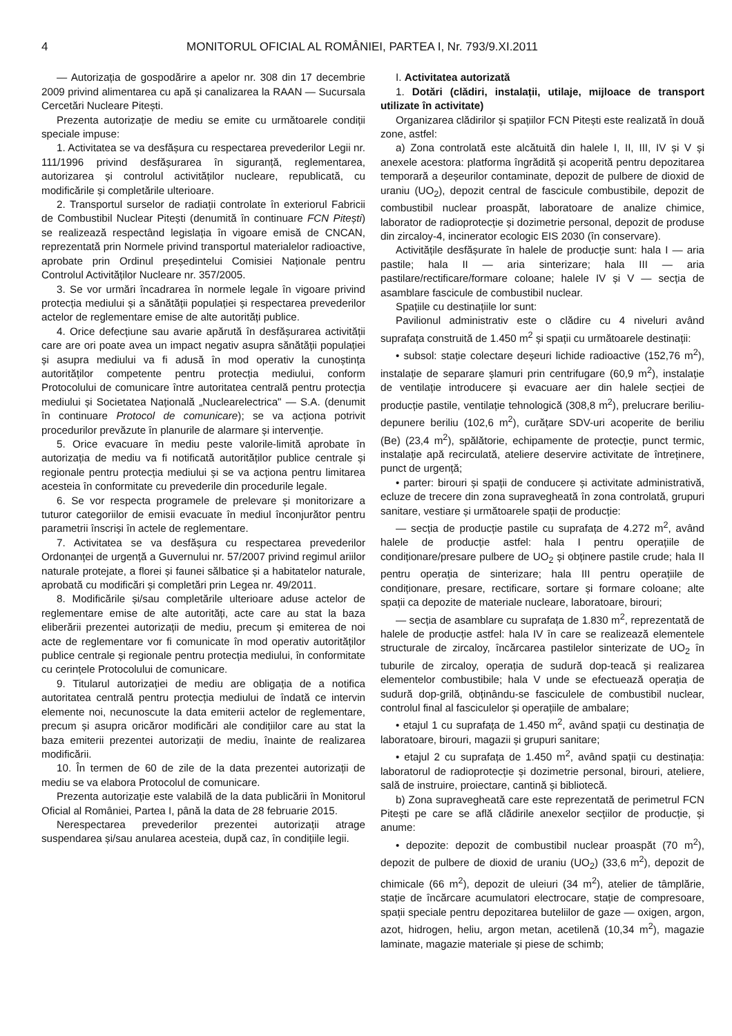4 MONITORUL OFICIAL AL ROMÂNIEI, PARTEA I, Nr. 793/9.XI.2011
— Autorizația de gospodărire a apelor nr. 308 din 17 decembrie 2009 privind alimentarea cu apă și canalizarea la RAAN — Sucursala Cercetări Nucleare Pitești.
Prezenta autorizație de mediu se emite cu următoarele condiții speciale impuse:
1. Activitatea se va desfășura cu respectarea prevederilor Legii nr. 111/1996 privind desfășurarea în siguranță, reglementarea, autorizarea și controlul activităților nucleare, republicată, cu modificările și completările ulterioare.
2. Transportul surselor de radiații controlate în exteriorul Fabricii de Combustibil Nuclear Pitești (denumită în continuare FCN Pitești) se realizează respectând legislația în vigoare emisă de CNCAN, reprezentată prin Normele privind transportul materialelor radioactive, aprobate prin Ordinul președintelui Comisiei Naționale pentru Controlul Activităților Nucleare nr. 357/2005.
3. Se vor urmări încadrarea în normele legale în vigoare privind protecția mediului și a sănătății populației și respectarea prevederilor actelor de reglementare emise de alte autorități publice.
4. Orice defecțiune sau avarie apărută în desfășurarea activității care are ori poate avea un impact negativ asupra sănătății populației și asupra mediului va fi adusă în mod operativ la cunoștința autorităților competente pentru protecția mediului, conform Protocolului de comunicare între autoritatea centrală pentru protecția mediului și Societatea Națională „Nuclearelectrica" — S.A. (denumit în continuare Protocol de comunicare); se va acționa potrivit procedurilor prevăzute în planurile de alarmare și intervenție.
5. Orice evacuare în mediu peste valorile-limită aprobate în autorizația de mediu va fi notificată autorităților publice centrale și regionale pentru protecția mediului și se va acționa pentru limitarea acesteia în conformitate cu prevederile din procedurile legale.
6. Se vor respecta programele de prelevare și monitorizare a tuturor categoriilor de emisii evacuate în mediul înconjurător pentru parametrii înscriși în actele de reglementare.
7. Activitatea se va desfășura cu respectarea prevederilor Ordonanței de urgență a Guvernului nr. 57/2007 privind regimul ariilor naturale protejate, a florei și faunei sălbatice și a habitatelor naturale, aprobată cu modificări și completări prin Legea nr. 49/2011.
8. Modificările și/sau completările ulterioare aduse actelor de reglementare emise de alte autorități, acte care au stat la baza eliberării prezentei autorizații de mediu, precum și emiterea de noi acte de reglementare vor fi comunicate în mod operativ autorităților publice centrale și regionale pentru protecția mediului, în conformitate cu cerințele Protocolului de comunicare.
9. Titularul autorizației de mediu are obligația de a notifica autoritatea centrală pentru protecția mediului de îndată ce intervin elemente noi, necunoscute la data emiterii actelor de reglementare, precum și asupra oricăror modificări ale condițiilor care au stat la baza emiterii prezentei autorizații de mediu, înainte de realizarea modificării.
10. În termen de 60 de zile de la data prezentei autorizații de mediu se va elabora Protocolul de comunicare.
Prezenta autorizație este valabilă de la data publicării în Monitorul Oficial al României, Partea I, până la data de 28 februarie 2015.
Nerespectarea prevederilor prezentei autorizații atrage suspendarea și/sau anularea acesteia, după caz, în condițiile legii.
I. Activitatea autorizată
1. Dotări (clădiri, instalații, utilaje, mijloace de transport utilizate în activitate)
Organizarea clădirilor și spațiilor FCN Pitești este realizată în două zone, astfel:
a) Zona controlată este alcătuită din halele I, II, III, IV și V și anexele acestora: platforma îngrădită și acoperită pentru depozitarea temporară a deșeurilor contaminate, depozit de pulbere de dioxid de uraniu (UO<sub>2</sub>), depozit central de fascicule combustibile, depozit de combustibil nuclear proaspăt, laboratoare de analize chimice, laborator de radioprotecție și dozimetrie personal, depozit de produse din zircaloy-4, incinerator ecologic EIS 2030 (în conservare).
Activitățile desfășurate în halele de producție sunt: hala I — aria pastile; hala II — aria sinterizare; hala III — aria pastilare/rectificare/formare coloane; halele IV și V — secția de asamblare fascicule de combustibil nuclear.
Spațiile cu destinațiile lor sunt:
Pavilionul administrativ este o clădire cu 4 niveluri având suprafața construită de 1.450 m<sup>2</sup> și spații cu următoarele destinații:
• subsol: stație colectare deșeuri lichide radioactive (152,76 m<sup>2</sup>), instalație de separare șlamuri prin centrifugare (60,9 m<sup>2</sup>), instalație de ventilație introducere și evacuare aer din halele secției de producție pastile, ventilație tehnologică (308,8 m<sup>2</sup>), prelucrare beriliu-depunere beriliu (102,6 m<sup>2</sup>), curățare SDV-uri acoperite de beriliu (Be) (23,4 m<sup>2</sup>), spălătorie, echipamente de protecție, punct termic, instalație apă recirculată, ateliere deservire activitate de întreținere, punct de urgență;
• parter: birouri și spații de conducere și activitate administrativă, ecluze de trecere din zona supravegheată în zona controlată, grupuri sanitare, vestiare și următoarele spații de producție:
— secția de producție pastile cu suprafața de 4.272 m<sup>2</sup>, având halele de producție astfel: hala I pentru operațiile de condiționare/presare pulbere de UO<sub>2</sub> și obținere pastile crude; hala II pentru operația de sinterizare; hala III pentru operațiile de condiționare, presare, rectificare, sortare și formare coloane; alte spații ca depozite de materiale nucleare, laboratoare, birouri;
— secția de asamblare cu suprafața de 1.830 m<sup>2</sup>, reprezentată de halele de producție astfel: hala IV în care se realizează elementele structurale de zircaloy, încărcarea pastilelor sinterizate de UO<sub>2</sub> în tuburile de zircaloy, operația de sudură dop-teacă și realizarea elementelor combustibile; hala V unde se efectuează operația de sudură dop-grilă, obținându-se fasciculele de combustibil nuclear, controlul final al fasciculelor și operațiile de ambalare;
• etajul 1 cu suprafața de 1.450 m<sup>2</sup>, având spații cu destinația de laboratoare, birouri, magazii și grupuri sanitare;
• etajul 2 cu suprafața de 1.450 m<sup>2</sup>, având spații cu destinația: laboratorul de radioprotecție și dozimetrie personal, birouri, ateliere, sală de instruire, proiectare, cantină și bibliotecă.
b) Zona supravegheată care este reprezentată de perimetrul FCN Pitești pe care se află clădirile anexelor secțiilor de producție, și anume:
• depozite: depozit de combustibil nuclear proaspăt (70 m<sup>2</sup>), depozit de pulbere de dioxid de uraniu (UO<sub>2</sub>) (33,6 m<sup>2</sup>), depozit de chimicale (66 m<sup>2</sup>), depozit de uleiuri (34 m<sup>2</sup>), atelier de tâmplărie, stație de încărcare acumulatori electrocare, stație de compresoare, spații speciale pentru depozitarea buteliilor de gaze — oxigen, argon, azot, hidrogen, heliu, argon metan, acetilenă (10,34 m<sup>2</sup>), magazie laminate, magazie materiale și piese de schimb;